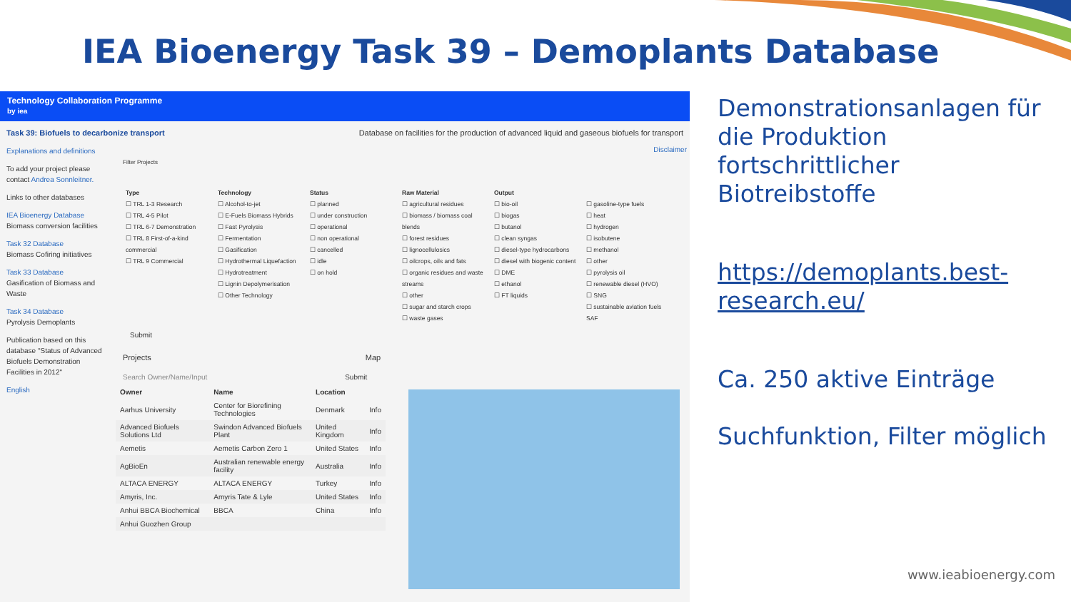IEA Bioenergy Task 39 – Demoplants Database
Technology Collaboration Programme
by iea
Task 39: Biofuels to decarbonize transport Database on facilities for the production of advanced liquid and gaseous biofuels for transport
Explanations and definitions
To add your project please contact Andrea Sonnleitner.
Links to other databases
IEA Bioenergy Database
Biomass conversion facilities
Task 32 Database
Biomass Cofiring initiatives
Task 33 Database
Gasification of Biomass and Waste
Task 34 Database
Pyrolysis Demoplants
Publication based on this database "Status of Advanced Biofuels Demonstration Facilities in 2012"
English
Disclaimer
Filter Projects
Type
☐ TRL 1-3 Research
☐ TRL 4-5 Pilot
☐ TRL 6-7 Demonstration
☐ TRL 8 First-of-a-kind commercial
☐ TRL 9 Commercial
Technology
☐ Alcohol-to-jet
☐ E-Fuels Biomass Hybrids
☐ Fast Pyrolysis
☐ Fermentation
☐ Gasification
☐ Hydrothermal Liquefaction
☐ Hydrotreatment
☐ Lignin Depolymerisation
☐ Other Technology
Status
☐ planned
☐ under construction
☐ operational
☐ non operational
☐ cancelled
☐ idle
☐ on hold
Raw Material
☐ agricultural residues
☐ biomass / biomass coal blends
☐ forest residues
☐ lignocellulosics
☐ oilcrops, oils and fats
☐ organic residues and waste streams
☐ other
☐ sugar and starch crops
☐ waste gases
Output
☐ bio-oil
☐ biogas
☐ butanol
☐ clean syngas
☐ diesel-type hydrocarbons
☐ diesel with biogenic content
☐ DME
☐ ethanol
☐ FT liquids
☐ gasoline-type fuels
☐ heat
☐ hydrogen
☐ isobutene
☐ methanol
☐ other
☐ pyrolysis oil
☐ renewable diesel (HVO)
☐ SNG
☐ sustainable aviation fuels SAF
Submit
Projects Map
Search Owner/Name/Input Submit
| Owner | Name | Location | |
| --- | --- | --- | --- |
| Aarhus University | Center for Biorefining Technologies | Denmark | Info |
| Advanced Biofuels Solutions Ltd | Swindon Advanced Biofuels Plant | United Kingdom | Info |
| Aemetis | Aemetis Carbon Zero 1 | United States | Info |
| AgBioEn | Australian renewable energy facility | Australia | Info |
| ALTACA ENERGY | ALTACA ENERGY | Turkey | Info |
| Amyris, Inc. | Amyris Tate & Lyle | United States | Info |
| Anhui BBCA Biochemical | BBCA | China | Info |
| Anhui Guozhen Group | | | |
Demonstrationsanlagen für die Produktion fortschrittlicher Biotreibstoffe
https://demoplants.best-research.eu/
Ca. 250 aktive Einträge
Suchfunktion, Filter möglich
www.ieabioenergy.com